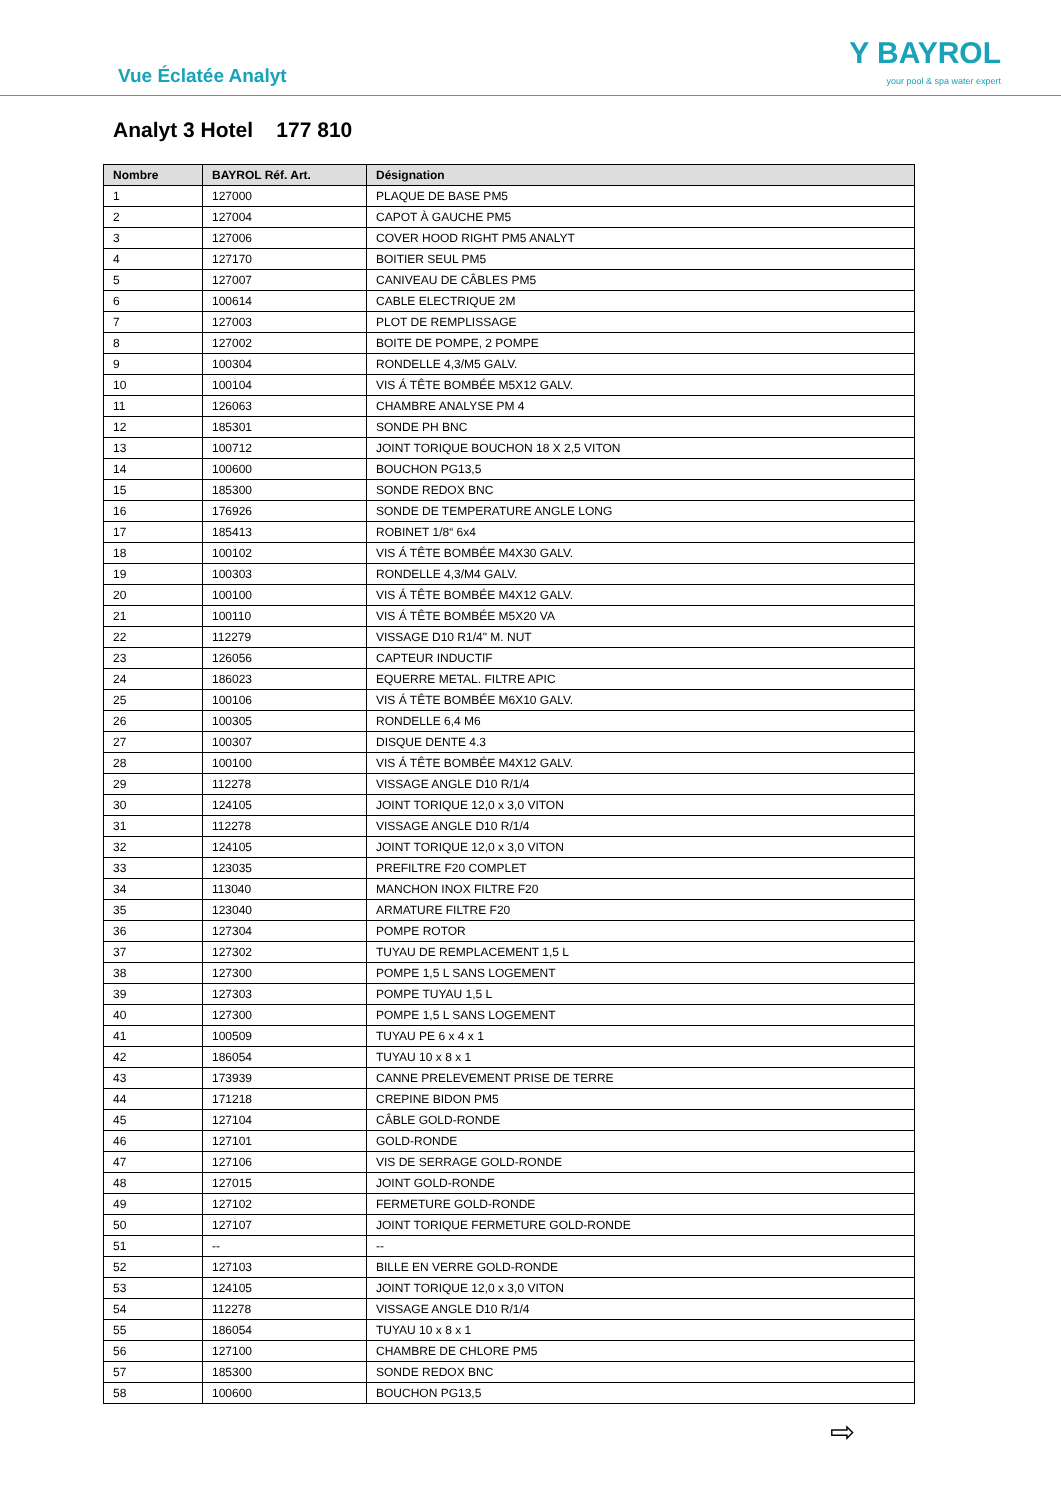Vue Éclatée Analyt
Y BAYROL
your pool & spa water expert
Analyt 3 Hotel 177 810
| Nombre | BAYROL Réf. Art. | Désignation |
| --- | --- | --- |
| 1 | 127000 | PLAQUE DE BASE PM5 |
| 2 | 127004 | CAPOT À GAUCHE PM5 |
| 3 | 127006 | COVER HOOD RIGHT PM5 ANALYT |
| 4 | 127170 | BOITIER SEUL PM5 |
| 5 | 127007 | CANIVEAU DE CÂBLES PM5 |
| 6 | 100614 | CABLE ELECTRIQUE 2M |
| 7 | 127003 | PLOT DE REMPLISSAGE |
| 8 | 127002 | BOITE DE POMPE, 2 POMPE |
| 9 | 100304 | RONDELLE 4,3/M5 GALV. |
| 10 | 100104 | VIS Á TÊTE BOMBÉE M5X12 GALV. |
| 11 | 126063 | CHAMBRE ANALYSE PM 4 |
| 12 | 185301 | SONDE PH BNC |
| 13 | 100712 | JOINT TORIQUE BOUCHON 18 X 2,5 VITON |
| 14 | 100600 | BOUCHON PG13,5 |
| 15 | 185300 | SONDE REDOX BNC |
| 16 | 176926 | SONDE DE TEMPERATURE ANGLE LONG |
| 17 | 185413 | ROBINET 1/8“ 6x4 |
| 18 | 100102 | VIS Á TÊTE BOMBÉE M4X30 GALV. |
| 19 | 100303 | RONDELLE 4,3/M4 GALV. |
| 20 | 100100 | VIS Á TÊTE BOMBÉE M4X12 GALV. |
| 21 | 100110 | VIS Á TÊTE BOMBÉE M5X20 VA |
| 22 | 112279 | VISSAGE D10 R1/4" M. NUT |
| 23 | 126056 | CAPTEUR INDUCTIF |
| 24 | 186023 | EQUERRE METAL. FILTRE APIC |
| 25 | 100106 | VIS Á TÊTE BOMBÉE M6X10 GALV. |
| 26 | 100305 | RONDELLE 6,4 M6 |
| 27 | 100307 | DISQUE DENTE 4.3 |
| 28 | 100100 | VIS Á TÊTE BOMBÉE M4X12 GALV. |
| 29 | 112278 | VISSAGE ANGLE D10 R/1/4 |
| 30 | 124105 | JOINT TORIQUE 12,0 x 3,0 VITON |
| 31 | 112278 | VISSAGE ANGLE D10 R/1/4 |
| 32 | 124105 | JOINT TORIQUE 12,0 x 3,0 VITON |
| 33 | 123035 | PREFILTRE F20 COMPLET |
| 34 | 113040 | MANCHON INOX FILTRE F20 |
| 35 | 123040 | ARMATURE FILTRE F20 |
| 36 | 127304 | POMPE ROTOR |
| 37 | 127302 | TUYAU DE REMPLACEMENT 1,5 L |
| 38 | 127300 | POMPE 1,5 L SANS LOGEMENT |
| 39 | 127303 | POMPE TUYAU 1,5 L |
| 40 | 127300 | POMPE 1,5 L SANS LOGEMENT |
| 41 | 100509 | TUYAU PE 6 x 4 x 1 |
| 42 | 186054 | TUYAU 10 x 8 x 1 |
| 43 | 173939 | CANNE PRELEVEMENT PRISE DE TERRE |
| 44 | 171218 | CREPINE BIDON PM5 |
| 45 | 127104 | CÂBLE GOLD-RONDE |
| 46 | 127101 | GOLD-RONDE |
| 47 | 127106 | VIS DE SERRAGE GOLD-RONDE |
| 48 | 127015 | JOINT GOLD-RONDE |
| 49 | 127102 | FERMETURE GOLD-RONDE |
| 50 | 127107 | JOINT TORIQUE FERMETURE GOLD-RONDE |
| 51 | -- | -- |
| 52 | 127103 | BILLE EN VERRE GOLD-RONDE |
| 53 | 124105 | JOINT TORIQUE 12,0 x 3,0 VITON |
| 54 | 112278 | VISSAGE ANGLE D10 R/1/4 |
| 55 | 186054 | TUYAU 10 x 8 x 1 |
| 56 | 127100 | CHAMBRE DE CHLORE PM5 |
| 57 | 185300 | SONDE REDOX BNC |
| 58 | 100600 | BOUCHON PG13,5 |
⇨